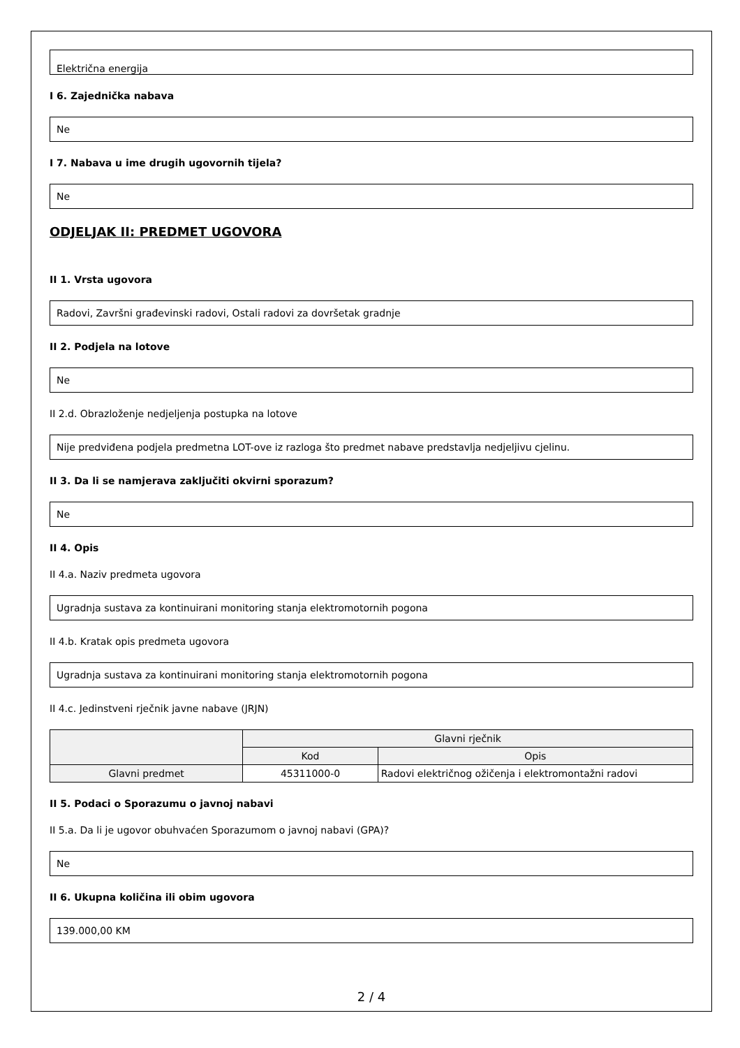Električna energija
I 6. Zajednička nabava
Ne
I 7. Nabava u ime drugih ugovornih tijela?
Ne
ODJELJAK II: PREDMET UGOVORA
II 1. Vrsta ugovora
Radovi, Završni građevinski radovi, Ostali radovi za dovršetak gradnje
II 2. Podjela na lotove
Ne
II 2.d. Obrazloženje nedjeljenja postupka na lotove
Nije predviđena podjela predmetna LOT-ove iz razloga što predmet nabave predstavlja nedjeljivu cjelinu.
II 3. Da li se namjerava zaključiti okvirni sporazum?
Ne
II 4. Opis
II 4.a. Naziv predmeta ugovora
Ugradnja sustava za kontinuirani monitoring stanja elektromotornih pogona
II 4.b. Kratak opis predmeta ugovora
Ugradnja sustava za kontinuirani monitoring stanja elektromotornih pogona
II 4.c. Jedinstveni rječnik javne nabave (JRJN)
| | Glavni rječnik | |
| --- | --- | --- |
| | Kod | Opis |
| Glavni predmet | 45311000-0 | Radovi električnog ožičenja i elektromontažni radovi |
II 5. Podaci o Sporazumu o javnoj nabavi
II 5.a. Da li je ugovor obuhvaćen Sporazumom o javnoj nabavi (GPA)?
Ne
II 6. Ukupna količina ili obim ugovora
139.000,00 KM
2 / 4